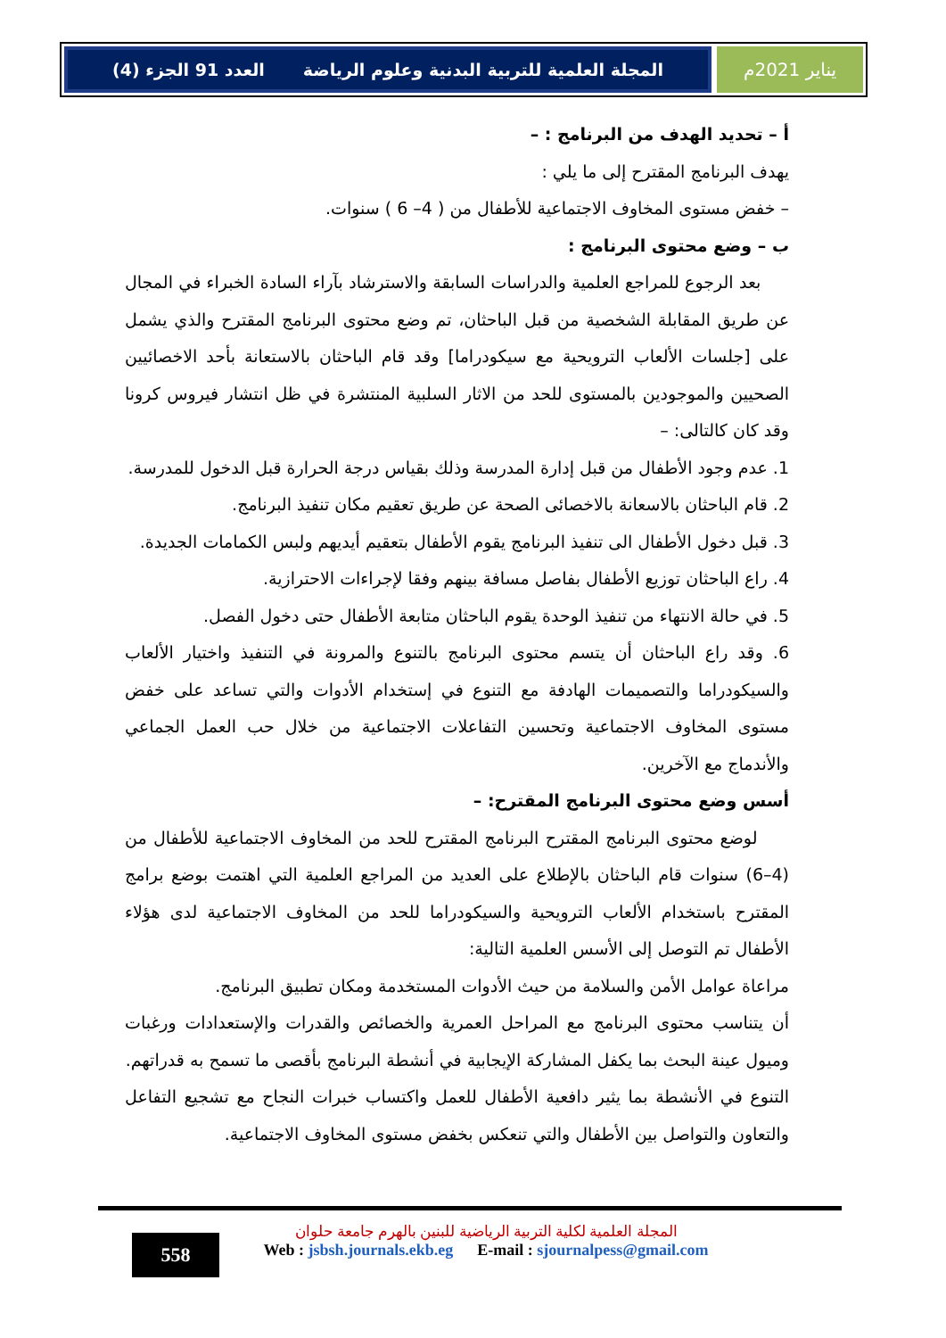يناير 2021م المجلة العلمية للتربية البدنية وعلوم الرياضة العدد 91 الجزء (4)
أ – تحديد الهدف من البرنامج : –
يهدف البرنامج المقترح إلى ما يلي :
– خفض مستوى المخاوف الاجتماعية للأطفال من ( 4– 6 ) سنوات.
ب – وضع محتوى البرنامج :
بعد الرجوع للمراجع العلمية والدراسات السابقة والاسترشاد بآراء السادة الخبراء في المجال عن طريق المقابلة الشخصية من قبل الباحثان، تم وضع محتوى البرنامج المقترح والذي يشمل على [جلسات الألعاب الترويحية مع سيكودراما] وقد قام الباحثان بالاستعانة بأحد الاخصائيين الصحيين والموجودين بالمستوى للحد من الاثار السلبية المنتشرة في ظل انتشار فيروس كرونا وقد كان كالتالى: –
1. عدم وجود الأطفال من قبل إدارة المدرسة وذلك بقياس درجة الحرارة قبل الدخول للمدرسة.
2. قام الباحثان بالاسعانة بالاخصائى الصحة عن طريق تعقيم مكان تنفيذ البرنامج.
3. قبل دخول الأطفال الى تنفيذ البرنامج يقوم الأطفال بتعقيم أيديهم ولبس الكمامات الجديدة.
4. راع الباحثان توزيع الأطفال بفاصل مسافة بينهم وفقا لإجراءات الاحترازية.
5. في حالة الانتهاء من تنفيذ الوحدة يقوم الباحثان متابعة الأطفال حتى دخول الفصل.
6. وقد راع الباحثان أن يتسم محتوى البرنامج بالتنوع والمرونة في التنفيذ واختيار الألعاب والسيكودراما والتصميمات الهادفة مع التنوع في إستخدام الأدوات والتي تساعد على خفض مستوى المخاوف الاجتماعية وتحسين التفاعلات الاجتماعية من خلال حب العمل الجماعي والأندماج مع الآخرين.
أسس وضع محتوى البرنامج المقترح: –
لوضع محتوى البرنامج المقترح البرنامج المقترح للحد من المخاوف الاجتماعية للأطفال من (4–6) سنوات قام الباحثان بالإطلاع على العديد من المراجع العلمية التي اهتمت بوضع برامج المقترح باستخدام الألعاب الترويحية والسيكودراما للحد من المخاوف الاجتماعية لدى هؤلاء الأطفال تم التوصل إلى الأسس العلمية التالية:
مراعاة عوامل الأمن والسلامة من حيث الأدوات المستخدمة ومكان تطبيق البرنامج.
أن يتناسب محتوى البرنامج مع المراحل العمرية والخصائص والقدرات والإستعدادات ورغبات وميول عينة البحث بما يكفل المشاركة الإيجابية في أنشطة البرنامج بأقصى ما تسمح به قدراتهم.
التنوع في الأنشطة بما يثير دافعية الأطفال للعمل واكتساب خبرات النجاح مع تشجيع التفاعل والتعاون والتواصل بين الأطفال والتي تنعكس بخفض مستوى المخاوف الاجتماعية.
558
المجلة العلمية لكلية التربية الرياضية للبنين بالهرم جامعة حلوان
Web : jsbsh.journals.ekb.eg E-mail : sjournalpess@gmail.com